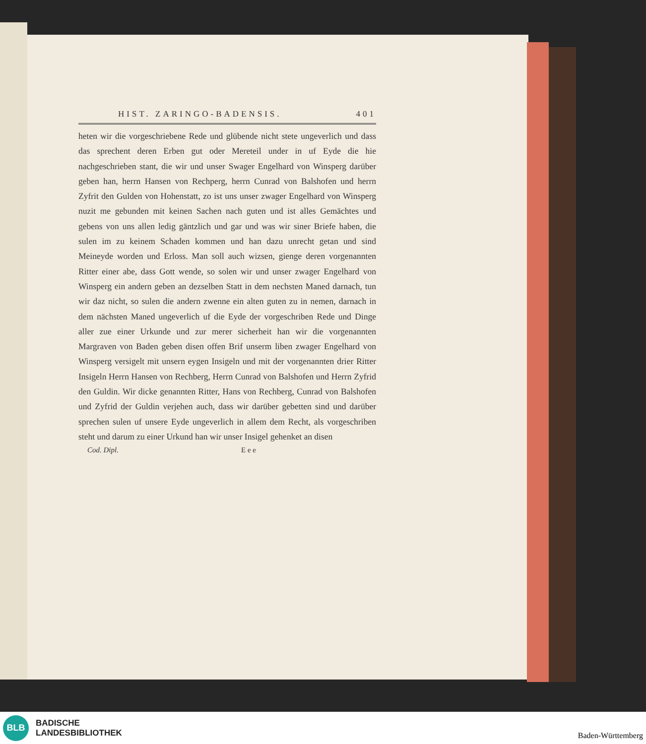HIST. ZARINGO-BADENSIS. 401
heten wir die vorgeschriebene Rede und glübende nicht stete ungeverlich und dass das sprechent deren Erben gut oder Mereteil under in uf Eyde die hie nachgeschrieben stant, die wir und unser Swager Engelhard von Winsperg darüber geben han, herrn Hansen von Rechperg, herrn Cunrad von Balshofen und herrn Zyfrit den Gulden von Hohenstatt, zo ist uns unser zwager Engelhard von Winsperg nuzit me gebunden mit keinen Sachen nach guten und ist alles Gemächtes und gebens von uns allen ledig gäntzlich und gar und was wir siner Briefe haben, die sulen im zu keinem Schaden kommen und han dazu unrecht getan und sind Meineyde worden und Erloss. Man soll auch wizsen, gienge deren vorgenannten Ritter einer abe, dass Gott wende, so solen wir und unser zwager Engelhard von Winsperg ein andern geben an dezselben Statt in dem nechsten Maned darnach, tun wir daz nicht, so sulen die andern zwenne ein alten guten zu in nemen, darnach in dem nächsten Maned ungeverlich uf die Eyde der vorgeschriben Rede und Dinge aller zue einer Urkunde und zur merer sicherheit han wir die vorgenannten Margraven von Baden geben disen offen Brif unserm liben zwager Engelhard von Winsperg versigelt mit unsern eygen Insigeln und mit der vorgenannten drier Ritter Insigeln Herrn Hansen von Rechberg, Herrn Cunrad von Balshofen und Herrn Zyfrid den Guldin. Wir dicke genannten Ritter, Hans von Rechberg, Cunrad von Balshofen und Zyfrid der Guldin verjehen auch, dass wir darüber gebetten sind und darüber sprechen sulen uf unsere Eyde ungeverlich in allem dem Recht, als vorgeschriben steht und darum zu einer Urkund han wir unser Insigel gehenket an disen
Cod. Dipl. E e e
BLB
BADISCHE
LANDESBIBLIOTHEK
Baden-Württemberg